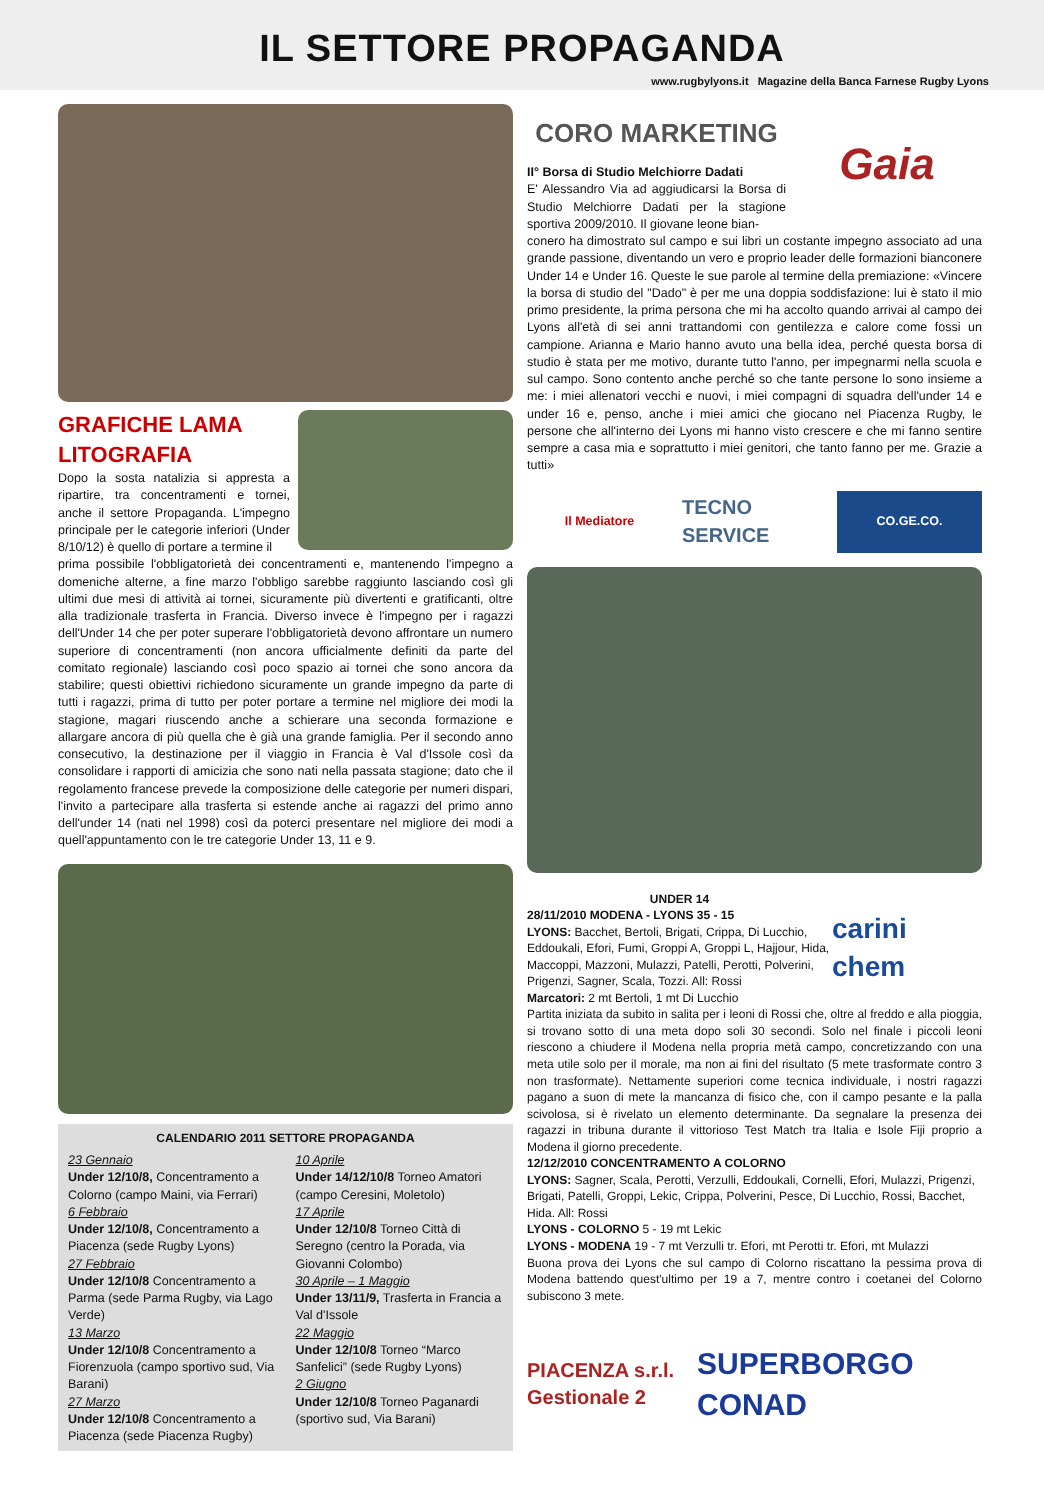IL SETTORE PROPAGANDA
www.rugbylyons.it Magazine della Banca Farnese Rugby Lyons
GRAFICHE LAMA LITOGRAFIA
Dopo la sosta natalizia si appresta a ripartire, tra concentramenti e tornei, anche il settore Propaganda. L'impegno principale per le categorie inferiori (Under 8/10/12) è quello di portare a termine il
prima possibile l'obbligatorietà dei concentramenti e, mantenendo l'impegno a domeniche alterne, a fine marzo l'obbligo sarebbe raggiunto lasciando così gli ultimi due mesi di attività ai tornei, sicuramente più divertenti e gratificanti, oltre alla tradizionale trasferta in Francia. Diverso invece è l'impegno per i ragazzi dell'Under 14 che per poter superare l'obbligatorietà devono affrontare un numero superiore di concentramenti (non ancora ufficialmente definiti da parte del comitato regionale) lasciando così poco spazio ai tornei che sono ancora da stabilire; questi obiettivi richiedono sicuramente un grande impegno da parte di tutti i ragazzi, prima di tutto per poter portare a termine nel migliore dei modi la stagione, magari riuscendo anche a schierare una seconda formazione e allargare ancora di più quella che è già una grande famiglia. Per il secondo anno consecutivo, la destinazione per il viaggio in Francia è Val d'Issole così da consolidare i rapporti di amicizia che sono nati nella passata stagione; dato che il regolamento francese prevede la composizione delle categorie per numeri dispari, l'invito a partecipare alla trasferta si estende anche ai ragazzi del primo anno dell'under 14 (nati nel 1998) così da poterci presentare nel migliore dei modi a quell'appuntamento con le tre categorie Under 13, 11 e 9.
CALENDARIO 2011 SETTORE PROPAGANDA
23 Gennaio
Under 12/10/8, Concentramento a Colorno (campo Maini, via Ferrari)
6 Febbraio
Under 12/10/8, Concentramento a Piacenza (sede Rugby Lyons)
27 Febbraio
Under 12/10/8 Concentramento a Parma (sede Parma Rugby, via Lago Verde)
13 Marzo
Under 12/10/8 Concentramento a Fiorenzuola (campo sportivo sud, Via Barani)
27 Marzo
Under 12/10/8 Concentramento a Piacenza (sede Piacenza Rugby)
10 Aprile
Under 14/12/10/8 Torneo Amatori (campo Ceresini, Moletolo)
17 Aprile
Under 12/10/8 Torneo Città di Seregno (centro la Porada, via Giovanni Colombo)
30 Aprile – 1 Maggio
Under 13/11/9, Trasferta in Francia a Val d'Issole
22 Maggio
Under 12/10/8 Torneo “Marco Sanfelici” (sede Rugby Lyons)
2 Giugno
Under 12/10/8 Torneo Paganardi (sportivo sud, Via Barani)
CORO MARKETING
II° Borsa di Studio Melchiorre Dadati
E' Alessandro Via ad aggiudicarsi la Borsa di Studio Melchiorre Dadati per la stagione sportiva 2009/2010. Il giovane leone bian-
Gaia
conero ha dimostrato sul campo e sui libri un costante impegno associato ad una grande passione, diventando un vero e proprio leader delle formazioni bianconere Under 14 e Under 16. Queste le sue parole al termine della premiazione: «Vincere la borsa di studio del "Dado" è per me una doppia soddisfazione: lui è stato il mio primo presidente, la prima persona che mi ha accolto quando arrivai al campo dei Lyons all'età di sei anni trattandomi con gentilezza e calore come fossi un campione. Arianna e Mario hanno avuto una bella idea, perché questa borsa di studio è stata per me motivo, durante tutto l'anno, per impegnarmi nella scuola e sul campo. Sono contento anche perché so che tante persone lo sono insieme a me: i miei allenatori vecchi e nuovi, i miei compagni di squadra dell'under 14 e under 16 e, penso, anche i miei amici che giocano nel Piacenza Rugby, le persone che all'interno dei Lyons mi hanno visto crescere e che mi fanno sentire sempre a casa mia e soprattutto i miei genitori, che tanto fanno per me. Grazie a tutti»
Il Mediatore
TECNO SERVICE
CO.GE.CO.
UNDER 14
28/11/2010 MODENA - LYONS 35 - 15
LYONS: Bacchet, Bertoli, Brigati, Crippa, Di Lucchio, Eddoukali, Efori, Fumi, Groppi A, Groppi L, Hajjour, Hida, Maccoppi, Mazzoni, Mulazzi, Patelli, Perotti, Polverini, Prigenzi, Sagner, Scala, Tozzi. All: Rossi
Marcatori: 2 mt Bertoli, 1 mt Di Lucchio
carini chem
Partita iniziata da subito in salita per i leoni di Rossi che, oltre al freddo e alla pioggia, si trovano sotto di una meta dopo soli 30 secondi. Solo nel finale i piccoli leoni riescono a chiudere il Modena nella propria metà campo, concretizzando con una meta utile solo per il morale, ma non ai fini del risultato (5 mete trasformate contro 3 non trasformate). Nettamente superiori come tecnica individuale, i nostri ragazzi pagano a suon di mete la mancanza di fisico che, con il campo pesante e la palla scivolosa, si è rivelato un elemento determinante. Da segnalare la presenza dei ragazzi in tribuna durante il vittorioso Test Match tra Italia e Isole Fiji proprio a Modena il giorno precedente.
12/12/2010 CONCENTRAMENTO A COLORNO
LYONS: Sagner, Scala, Perotti, Verzulli, Eddoukali, Cornelli, Efori, Mulazzi, Prigenzi, Brigati, Patelli, Groppi, Lekic, Crippa, Polverini, Pesce, Di Lucchio, Rossi, Bacchet, Hida. All: Rossi
LYONS - COLORNO 5 - 19 mt Lekic
LYONS - MODENA 19 - 7 mt Verzulli tr. Efori, mt Perotti tr. Efori, mt Mulazzi
Buona prova dei Lyons che sul campo di Colorno riscattano la pessima prova di Modena battendo quest'ultimo per 19 a 7, mentre contro i coetanei del Colorno subiscono 3 mete.
PIACENZA s.r.l. Gestionale 2
SUPERBORGO CONAD